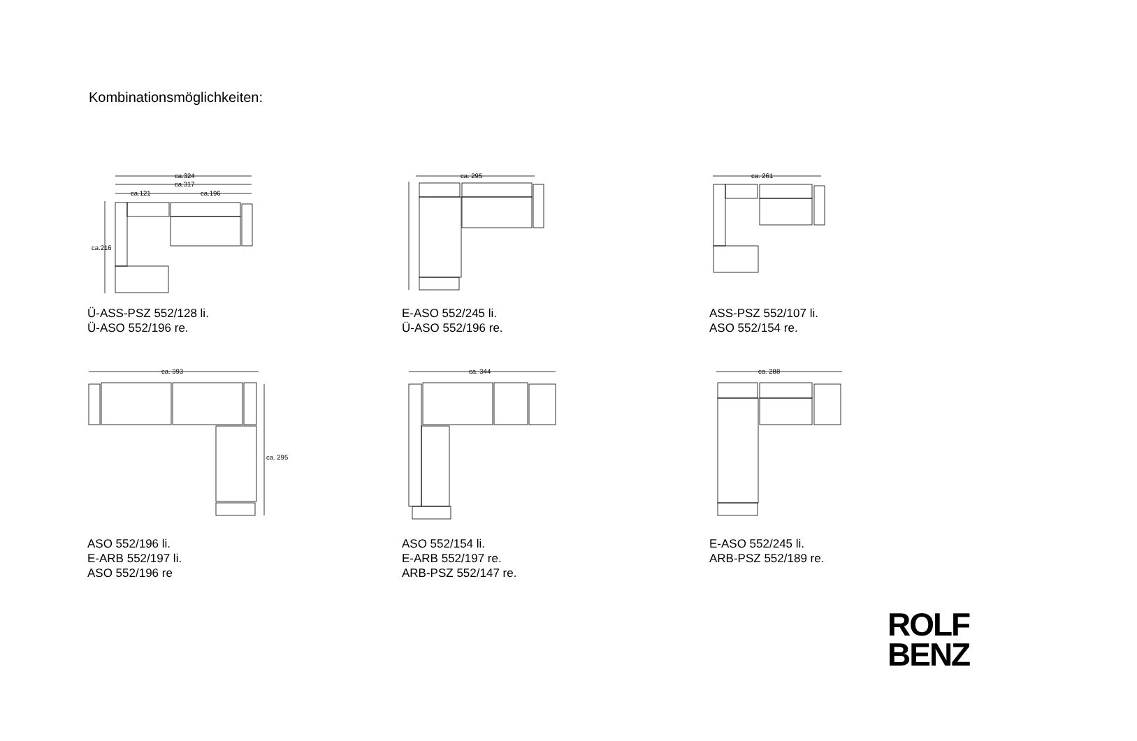Kombinationsmöglichkeiten:
ca.324
ca.317
ca.121
ca.196
ca.216
Ü-ASS-PSZ 552/128 li.
Ü-ASO 552/196 re.
ca. 295
E-ASO 552/245 li.
Ü-ASO 552/196 re.
ca. 261
ASS-PSZ 552/107 li.
ASO 552/154 re.
ca. 393
ca. 295
ASO 552/196 li.
E-ARB 552/197 li.
ASO 552/196 re
ca. 344
ASO 552/154 li.
E-ARB 552/197 re.
ARB-PSZ 552/147 re.
ca. 288
E-ASO 552/245 li.
ARB-PSZ 552/189 re.
ROLF
BENZ